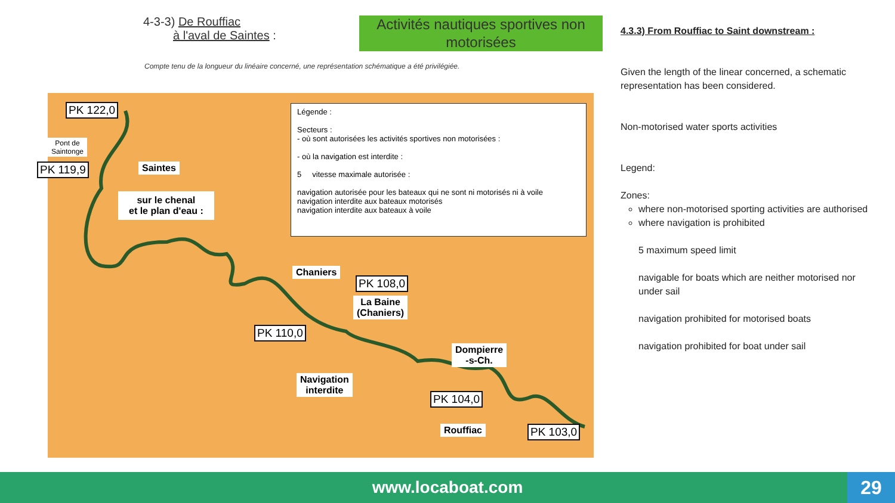4-3-3) De Rouffiac
à l'aval de Saintes :
Activités nautiques sportives non motorisées
Compte tenu de la longueur du linéaire concerné, une représentation schématique a été privilégiée.
PK 122,0
Pont de
Saintonge
PK 119,9 Saintes
sur le chenal
et le plan d'eau :
Légende :
Secteurs :
- où sont autorisées les activités sportives non motorisées :
- où la navigation est interdite :
5 vitesse maximale autorisée :
navigation autorisée pour les bateaux qui ne sont ni motorisés ni à voile
navigation interdite aux bateaux motorisés
navigation interdite aux bateaux à voile
Chaniers
PK 108,0
La Baine
(Chaniers)
PK 110,0
Dompierre
-s-Ch.
Navigation
interdite
PK 104,0
Rouffiac PK 103,0
4.3.3) From Rouffiac to Saint downstream :
Given the length of the linear concerned, a schematic representation has been considered.
Non-motorised water sports activities
Legend:
Zones:
where non-motorised sporting activities are authorised
where navigation is prohibited
5 maximum speed limit
navigable for boats which are neither motorised nor under sail
navigation prohibited for motorised boats
navigation prohibited for boat under sail
www.locaboat.com
29